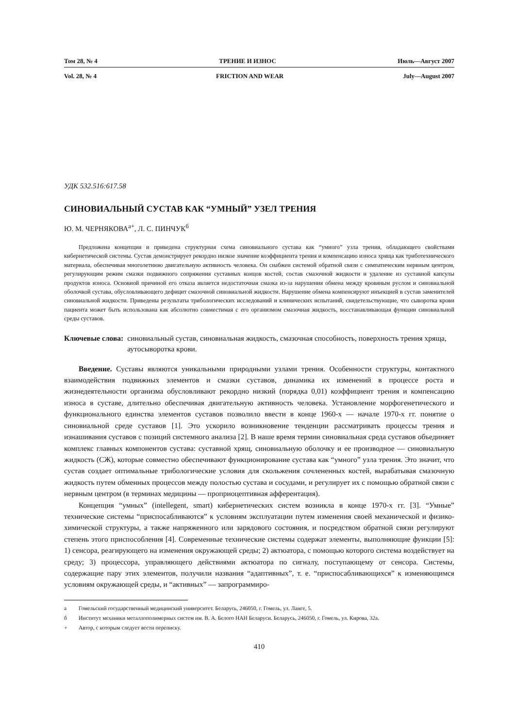Том 28, № 4 ТРЕНИЕ И ИЗНОС Июль—Август 2007
Vol. 28, № 4 FRICTION AND WEAR July—August 2007
УДК 532.516:617.58
СИНОВИАЛЬНЫЙ СУСТАВ КАК “УМНЫЙ” УЗЕЛ ТРЕНИЯ
Ю. М. ЧЕРНЯКОВА<sup>а+</sup>, Л. С. ПИНЧУК<sup>б</sup>
Предложена концепция и приведена структурная схема синовиального сустава как “умного” узла трения, обладающего свойствами кибернетической системы. Сустав демонстрирует рекордно низкое значение коэффициента трения и компенсацию износа хряща как триботехнического материала, обеспечивая многолетнюю двигательную активность человека. Он снабжен системой обратной связи с симпатическим нервным центром, регулирующим режим смазки подвижного сопряжения суставных концов костей, состав смазочной жидкости и удаление из суставной капсулы продуктов износа. Основной причиной его отказа является недостаточная смазка из-за нарушения обмена между кровяным руслом и синовиальной оболочкой сустава, обусловливающего дефицит смазочной синовиальной жидкости. Нарушение обмена компенсируют инъекцией в сустав заменителей синовиальной жидкости. Приведены результаты трибологических исследований и клинических испытаний, свидетельствующие, что сыворотка крови пациента может быть использована как абсолютно совместимая с его организмом смазочная жидкость, восстанавливающая функции синовиальной среды суставов.
Ключевые слова: синовиальный сустав, синовиальная жидкость, смазочная способность, поверхность трения хряща, аутосыворотка крови.
Введение. Суставы являются уникальными природными узлами трения. Особенности структуры, контактного взаимодействия подвижных элементов и смазки суставов, динамика их изменений в процессе роста и жизнедеятельности организма обусловливают рекордно низкий (порядка 0,01) коэффициент трения и компенсацию износа в суставе, длительно обеспечивая двигательную активность человека. Установление морфогенетического и функционального единства элементов суставов позволило ввести в конце 1960-х — начале 1970-х гг. понятие о синовиальной среде суставов [1]. Это ускорило возникновение тенденции рассматривать процессы трения и изнашивания суставов с позиций системного анализа [2]. В наше время термин синовиальная среда суставов объединяет комплекс главных компонентов сустава: суставной хрящ, синовиальную оболочку и ее производное — синовиальную жидкость (СЖ), которые совместно обеспечивают функционирование сустава как “умного” узла трения. Это значит, что сустав создает оптимальные трибологические условия для скольжения сочлененных костей, вырабатывая смазочную жидкость путем обменных процессов между полостью сустава и сосудами, и регулирует их с помощью обратной связи с нервным центром (в терминах медицины — проприоцептивная афферентация).
Концепция “умных” (intellegent, smart) кибернетических систем возникла в конце 1970-х гг. [3]. “Умные” технические системы “приспосабливаются” к условиям эксплуатации путем изменения своей механической и физико-химической структуры, а также напряженного или зарядового состояния, и посредством обратной связи регулируют степень этого приспособления [4]. Современные технические системы содержат элементы, выполняющие функции [5]: 1) сенсора, реагирующего на изменения окружающей среды; 2) актюатора, с помощью которого система воздействует на среду; 3) процессора, управляющего действиями актюатора по сигналу, поступающему от сенсора. Системы, содержащие пару этих элементов, получили названия “адаптивных”, т. е. “приспосабливающихся” к изменяющимся условиям окружающей среды, и “активных” — запрограммиро-
а Гомельский государственный медицинский университет. Беларусь, 246050, г. Гомель, ул. Ланге, 5.
б Институт механики металлополимерных систем им. В. А. Белого НАН Беларуси. Беларусь, 246050, г. Гомель, ул. Кирова, 32а.
+ Автор, с которым следует вести переписку.
410